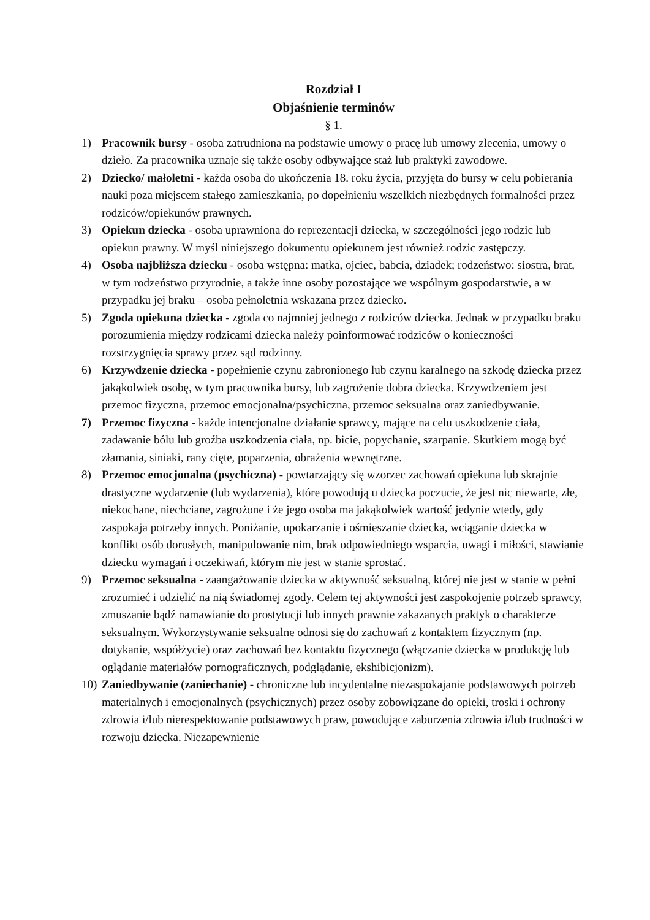Rozdział I
Objaśnienie terminów
§ 1.
1) Pracownik bursy - osoba zatrudniona na podstawie umowy o pracę lub umowy zlecenia, umowy o dzieło. Za pracownika uznaje się także osoby odbywające staż lub praktyki zawodowe.
2) Dziecko/ małoletni - każda osoba do ukończenia 18. roku życia, przyjęta do bursy w celu pobierania nauki poza miejscem stałego zamieszkania, po dopełnieniu wszelkich niezbędnych formalności przez rodziców/opiekunów prawnych.
3) Opiekun dziecka - osoba uprawniona do reprezentacji dziecka, w szczególności jego rodzic lub opiekun prawny. W myśl niniejszego dokumentu opiekunem jest również rodzic zastępczy.
4) Osoba najbliższa dziecku - osoba wstępna: matka, ojciec, babcia, dziadek; rodzeństwo: siostra, brat, w tym rodzeństwo przyrodnie, a także inne osoby pozostające we wspólnym gospodarstwie, a w przypadku jej braku – osoba pełnoletnia wskazana przez dziecko.
5) Zgoda opiekuna dziecka - zgoda co najmniej jednego z rodziców dziecka. Jednak w przypadku braku porozumienia między rodzicami dziecka należy poinformować rodziców o konieczności rozstrzygnięcia sprawy przez sąd rodzinny.
6) Krzywdzenie dziecka - popełnienie czynu zabronionego lub czynu karalnego na szkodę dziecka przez jakąkolwiek osobę, w tym pracownika bursy, lub zagrożenie dobra dziecka. Krzywdzeniem jest przemoc fizyczna, przemoc emocjonalna/psychiczna, przemoc seksualna oraz zaniedbywanie.
7) Przemoc fizyczna - każde intencjonalne działanie sprawcy, mające na celu uszkodzenie ciała, zadawanie bólu lub groźba uszkodzenia ciała, np. bicie, popychanie, szarpanie. Skutkiem mogą być złamania, siniaki, rany cięte, poparzenia, obrażenia wewnętrzne.
8) Przemoc emocjonalna (psychiczna) - powtarzający się wzorzec zachowań opiekuna lub skrajnie drastyczne wydarzenie (lub wydarzenia), które powodują u dziecka poczucie, że jest nic niewarte, złe, niekochane, niechciane, zagrożone i że jego osoba ma jakąkolwiek wartość jedynie wtedy, gdy zaspokaja potrzeby innych. Poniżanie, upokarzanie i ośmieszanie dziecka, wciąganie dziecka w konflikt osób dorosłych, manipulowanie nim, brak odpowiedniego wsparcia, uwagi i miłości, stawianie dziecku wymagań i oczekiwań, którym nie jest w stanie sprostać.
9) Przemoc seksualna - zaangażowanie dziecka w aktywność seksualną, której nie jest w stanie w pełni zrozumieć i udzielić na nią świadomej zgody. Celem tej aktywności jest zaspokojenie potrzeb sprawcy, zmuszanie bądź namawianie do prostytucji lub innych prawnie zakazanych praktyk o charakterze seksualnym. Wykorzystywanie seksualne odnosi się do zachowań z kontaktem fizycznym (np. dotykanie, współżycie) oraz zachowań bez kontaktu fizycznego (włączanie dziecka w produkcję lub oglądanie materiałów pornograficznych, podglądanie, ekshibicjonizm).
10) Zaniedbywanie (zaniechanie) - chroniczne lub incydentalne niezaspokajanie podstawowych potrzeb materialnych i emocjonalnych (psychicznych) przez osoby zobowiązane do opieki, troski i ochrony zdrowia i/lub nierespektowanie podstawowych praw, powodujące zaburzenia zdrowia i/lub trudności w rozwoju dziecka. Niezapewnienie